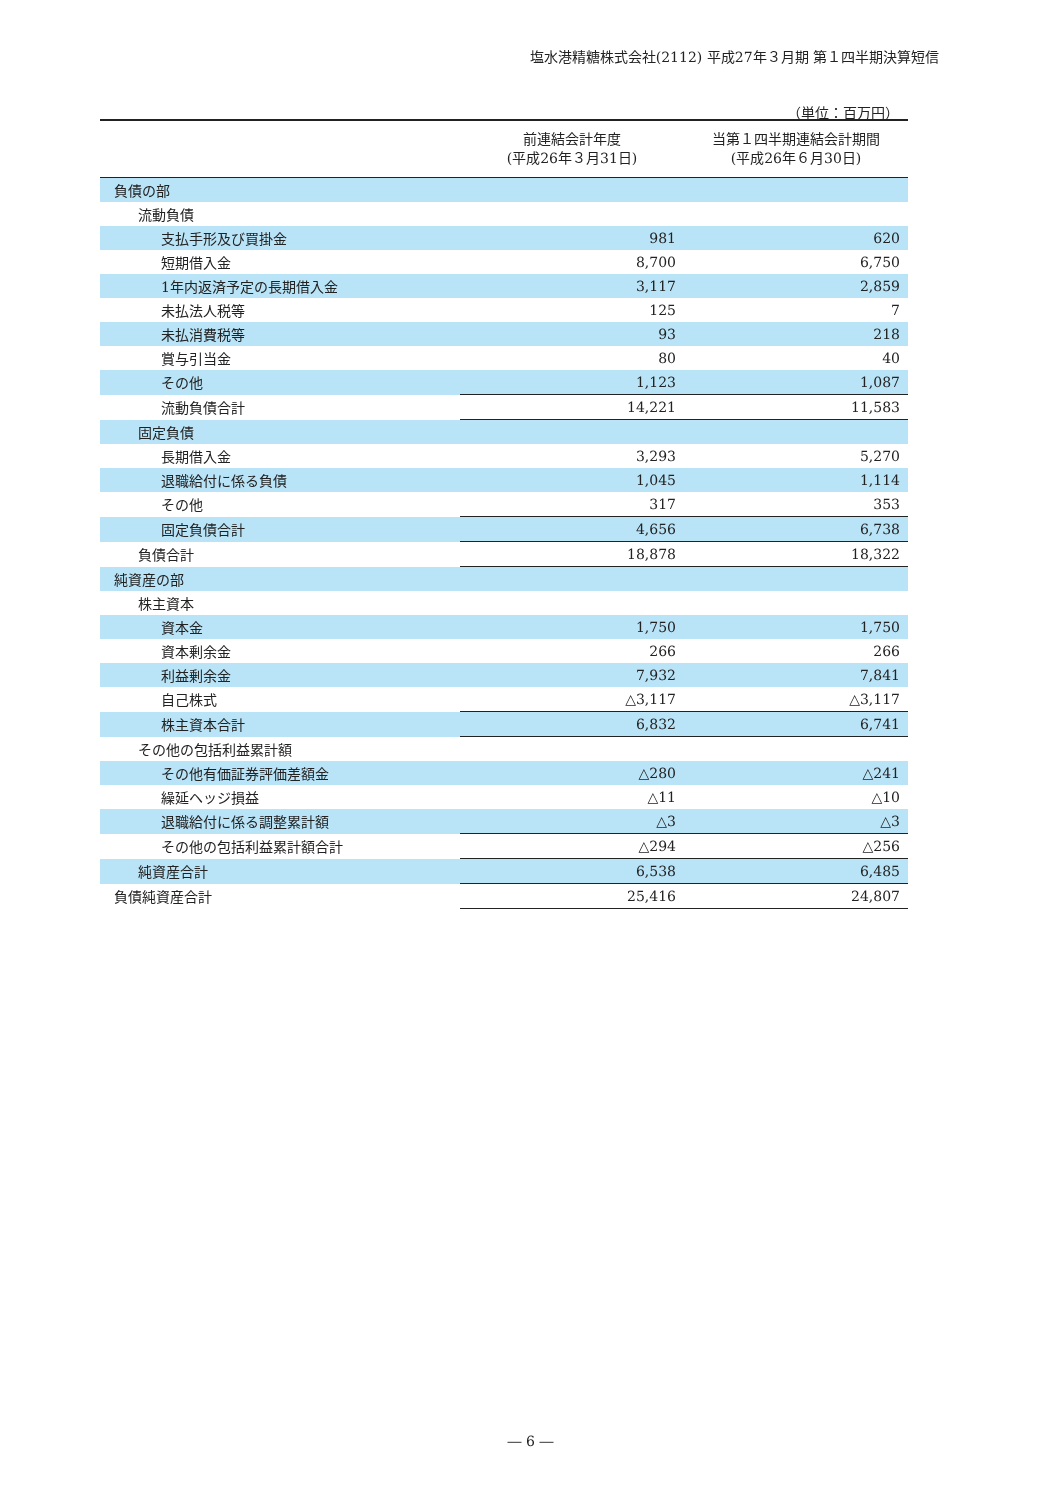塩水港精糖株式会社(2112) 平成27年３月期 第１四半期決算短信
（単位：百万円）
| | 前連結会計年度 (平成26年３月31日) | 当第１四半期連結会計期間 (平成26年６月30日) |
| --- | --- | --- |
| 負債の部 | | |
| 流動負債 | | |
| 支払手形及び買掛金 | 981 | 620 |
| 短期借入金 | 8,700 | 6,750 |
| 1年内返済予定の長期借入金 | 3,117 | 2,859 |
| 未払法人税等 | 125 | 7 |
| 未払消費税等 | 93 | 218 |
| 賞与引当金 | 80 | 40 |
| その他 | 1,123 | 1,087 |
| 流動負債合計 | 14,221 | 11,583 |
| 固定負債 | | |
| 長期借入金 | 3,293 | 5,270 |
| 退職給付に係る負債 | 1,045 | 1,114 |
| その他 | 317 | 353 |
| 固定負債合計 | 4,656 | 6,738 |
| 負債合計 | 18,878 | 18,322 |
| 純資産の部 | | |
| 株主資本 | | |
| 資本金 | 1,750 | 1,750 |
| 資本剰余金 | 266 | 266 |
| 利益剰余金 | 7,932 | 7,841 |
| 自己株式 | △3,117 | △3,117 |
| 株主資本合計 | 6,832 | 6,741 |
| その他の包括利益累計額 | | |
| その他有価証券評価差額金 | △280 | △241 |
| 繰延ヘッジ損益 | △11 | △10 |
| 退職給付に係る調整累計額 | △3 | △3 |
| その他の包括利益累計額合計 | △294 | △256 |
| 純資産合計 | 6,538 | 6,485 |
| 負債純資産合計 | 25,416 | 24,807 |
― 6 ―